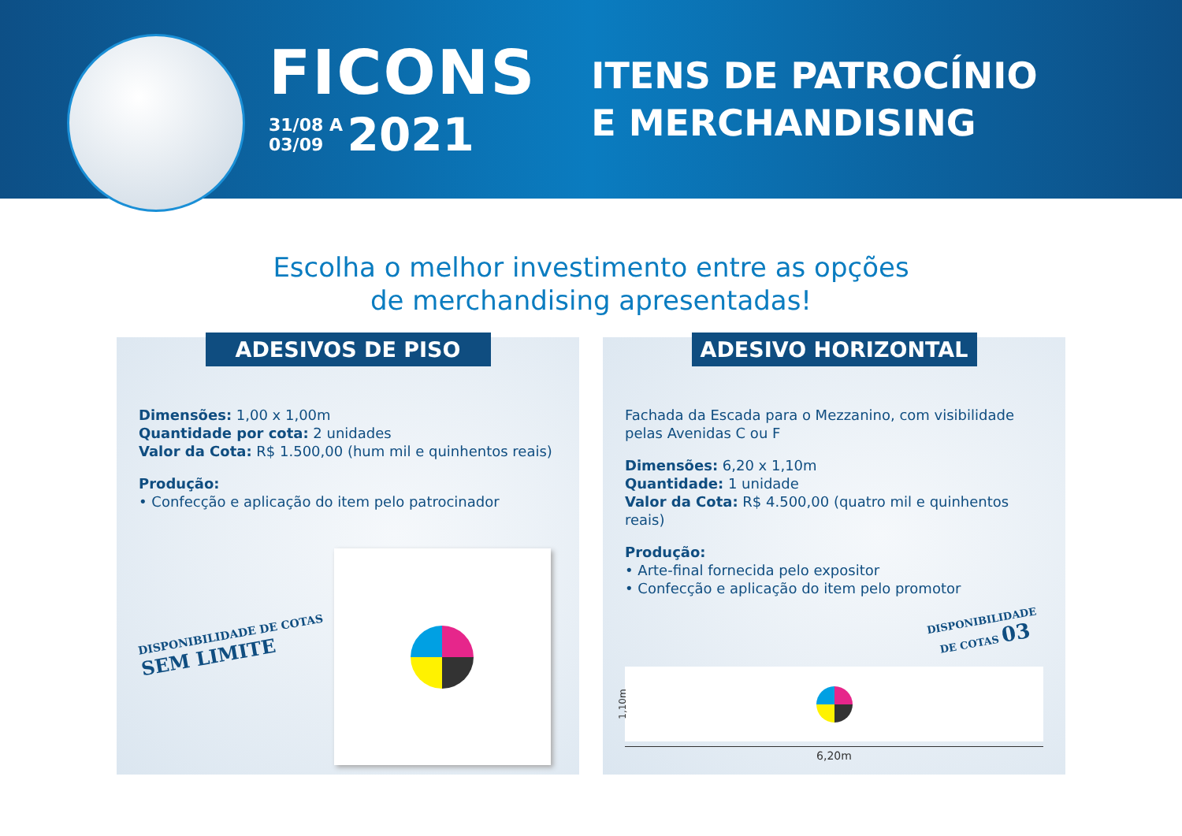FICONS
31/08 A
03/09 2021
ITENS DE PATROCÍNIO
E MERCHANDISING
Escolha o melhor investimento entre as opções
de merchandising apresentadas!
ADESIVOS DE PISO
Dimensões: 1,00 x 1,00m
Quantidade por cota: 2 unidades
Valor da Cota: R$ 1.500,00 (hum mil e quinhentos reais)
Produção:
• Confecção e aplicação do item pelo patrocinador
DISPONIBILIDADE DE COTAS
SEM LIMITE
ADESIVO HORIZONTAL
Fachada da Escada para o Mezzanino, com visibilidade pelas Avenidas C ou F
Dimensões: 6,20 x 1,10m
Quantidade: 1 unidade
Valor da Cota: R$ 4.500,00 (quatro mil e quinhentos reais)
Produção:
• Arte-final fornecida pelo expositor
• Confecção e aplicação do item pelo promotor
DISPONIBILIDADE DE COTAS 03
1,10m
6,20m